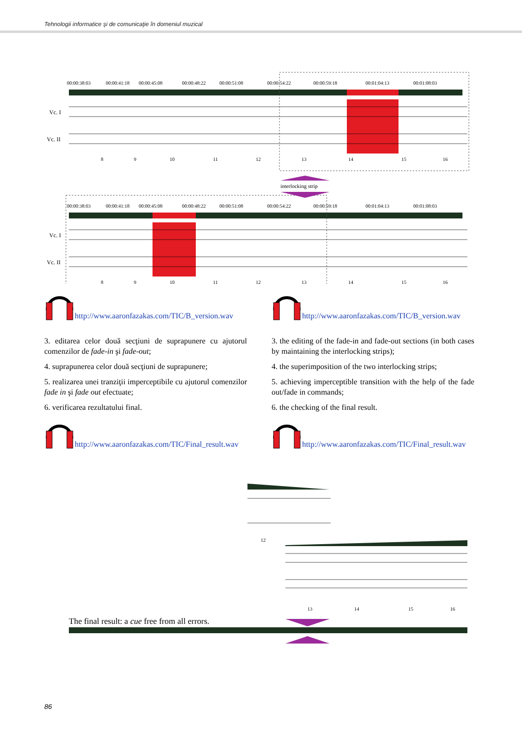Tehnologii informatice şi de comunicaţie în domeniul muzical
00:00:38:03
00:00:41:18
00:00:45:08
00:00:48:22
00:00:51:08
00:00:54:22
00:00:59:18
00:01:04:13
00:01:08:03
Vc. I
Vc. II
interlocking strip
00:00:38:03
00:00:41:18
00:00:45:08
00:00:48:22
00:00:51:08
00:00:54:22
00:00:59:18
00:01:04:13
00:01:08:03
Vc. I
Vc. II
8
9
10
11
12
13
14
15
16
8
9
10
11
12
13
14
15
16
http://www.aaronfazakas.com/TIC/B_version.wav
3. editarea celor două secţiuni de suprapunere cu ajutorul comenzilor de fade-in şi fade-out;
4. suprapunerea celor două secţiuni de suprapunere;
5. realizarea unei tranziţii imperceptibile cu ajutorul comenzilor fade in şi fade out efectuate;
6. verificarea rezultatului final.
http://www.aaronfazakas.com/TIC/Final_result.wav
http://www.aaronfazakas.com/TIC/B_version.wav
3. the editing of the fade-in and fade-out sections (in both cases by maintaining the interlocking strips);
4. the superimposition of the two interlocking strips;
5. achieving imperceptible transition with the help of the fade out/fade in commands;
6. the checking of the final result.
http://www.aaronfazakas.com/TIC/Final_result.wav
The final result: a cue free from all errors.
12
13
14
15
16
86